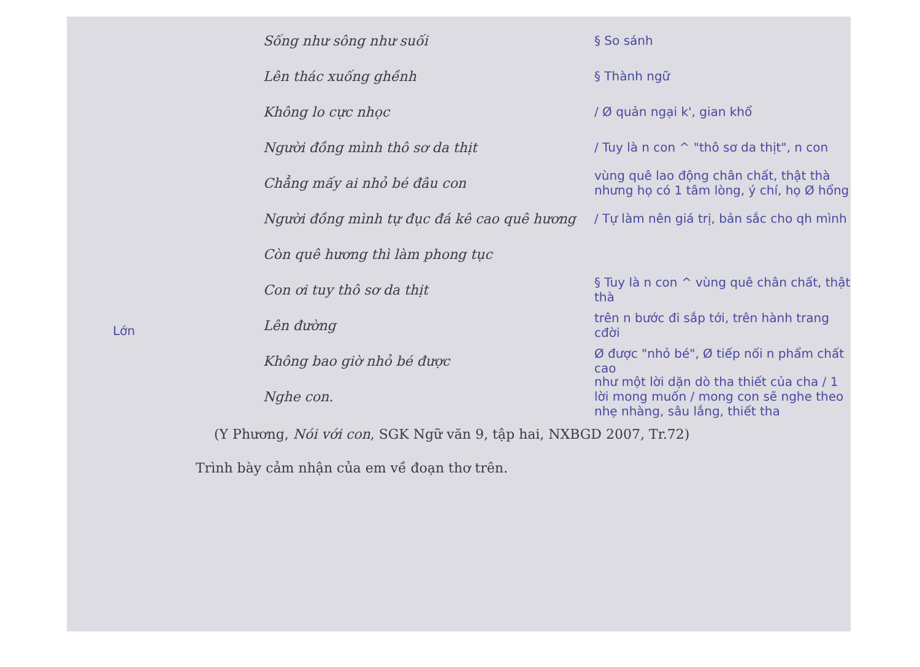Sống như sông như suối § So sánh
Lên thác xuống ghềnh § Thành ngữ
Không lo cực nhọc / Ø quản ngại k', gian khổ
Người đồng mình thô sơ da thịt / Tuy là n con ^ "thô sơ da thịt", n con
Chẳng mấy ai nhỏ bé đâu con vùng quê lao động chân chất, thật thà nhưng họ có 1 tâm lòng, ý chí, họ Ø hổng
Người đồng mình tự đục đá kê cao quê hương / Tự làm nên giá trị, bản sắc cho qh mình
Còn quê hương thì làm phong tục
Con ơi tuy thô sơ da thịt § Tuy là n con ^ vùng quê chân chất, thật thà
Lên đường trên n bước đi sắp tới, trên hành trang cđời
Không bao giờ nhỏ bé được Ø được "nhỏ bé", Ø tiếp nối n phẩm chất cao
Nghe con. như một lời dặn dò tha thiết của cha / 1 lời mong muốn / mong con sẽ nghe theo nhẹ nhàng, sâu lắng, thiết tha
(Y Phương, Nói với con, SGK Ngữ văn 9, tập hai, NXBGD 2007, Tr.72)
Trình bày cảm nhận của em về đoạn thơ trên.
Lớn